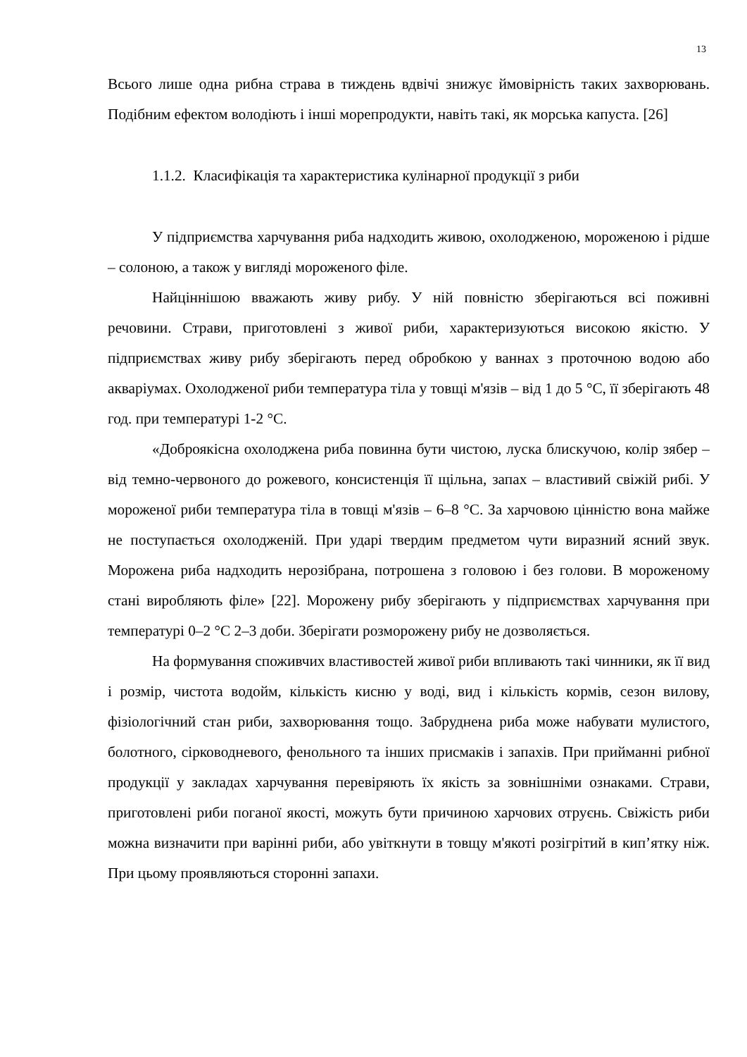13
Всього лише одна рибна страва в тиждень вдвічі знижує ймовірність таких захворювань. Подібним ефектом володіють і інші морепродукти, навіть такі, як морська капуста. [26]
1.1.2. Класифікація та характеристика кулінарної продукції з риби
У підприємства харчування риба надходить живою, охолодженою, мороженою і рідше – солоною, а також у вигляді мороженого філе.
Найціннішою вважають живу рибу. У ній повністю зберігаються всі поживні речовини. Страви, приготовлені з живої риби, характеризуються високою якістю. У підприємствах живу рибу зберігають перед обробкою у ваннах з проточною водою або акваріумах. Охолодженої риби температура тіла у товщі м'язів – від 1 до 5 °С, її зберігають 48 год. при температурі 1-2 °С.
«Доброякісна охолоджена риба повинна бути чистою, луска блискучою, колір зябер – від темно-червоного до рожевого, консистенція її щільна, запах – властивий свіжій рибі. У мороженої риби температура тіла в товщі м'язів – 6–8 °С. За харчовою цінністю вона майже не поступається охолодженій. При ударі твердим предметом чути виразний ясний звук. Морожена риба надходить нерозібрана, потрошена з головою і без голови. В мороженому стані виробляють філе» [22]. Морожену рибу зберігають у підприємствах харчування при температурі 0–2 °С 2–3 доби. Зберігати розморожену рибу не дозволяється.
На формування споживчих властивостей живої риби впливають такі чинники, як її вид і розмір, чистота водойм, кількість кисню у воді, вид і кількість кормів, сезон вилову, фізіологічний стан риби, захворювання тощо. Забруднена риба може набувати мулистого, болотного, сірководневого, фенольного та інших присмаків і запахів. При прийманні рибної продукції у закладах харчування перевіряють їх якість за зовнішніми ознаками. Страви, приготовлені риби поганої якості, можуть бути причиною харчових отруєнь. Свіжість риби можна визначити при варінні риби, або увіткнути в товщу м'якоті розігрітий в кип’ятку ніж. При цьому проявляються сторонні запахи.